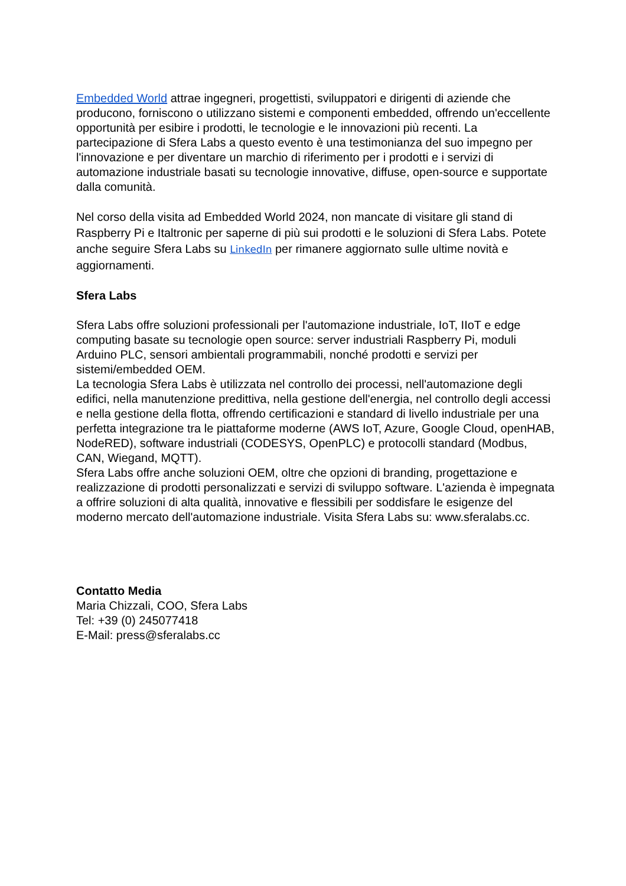Embedded World attrae ingegneri, progettisti, sviluppatori e dirigenti di aziende che producono, forniscono o utilizzano sistemi e componenti embedded, offrendo un'eccellente opportunità per esibire i prodotti, le tecnologie e le innovazioni più recenti. La partecipazione di Sfera Labs a questo evento è una testimonianza del suo impegno per l'innovazione e per diventare un marchio di riferimento per i prodotti e i servizi di automazione industriale basati su tecnologie innovative, diffuse, open-source e supportate dalla comunità.
Nel corso della visita ad Embedded World 2024, non mancate di visitare gli stand di Raspberry Pi e Italtronic per saperne di più sui prodotti e le soluzioni di Sfera Labs. Potete anche seguire Sfera Labs su LinkedIn per rimanere aggiornato sulle ultime novità e aggiornamenti.
Sfera Labs
Sfera Labs offre soluzioni professionali per l'automazione industriale, IoT, IIoT e edge computing basate su tecnologie open source: server industriali Raspberry Pi, moduli Arduino PLC, sensori ambientali programmabili, nonché prodotti e servizi per sistemi/embedded OEM.
La tecnologia Sfera Labs è utilizzata nel controllo dei processi, nell'automazione degli edifici, nella manutenzione predittiva, nella gestione dell'energia, nel controllo degli accessi e nella gestione della flotta, offrendo certificazioni e standard di livello industriale per una perfetta integrazione tra le piattaforme moderne (AWS IoT, Azure, Google Cloud, openHAB, NodeRED), software industriali (CODESYS, OpenPLC) e protocolli standard (Modbus, CAN, Wiegand, MQTT).
Sfera Labs offre anche soluzioni OEM, oltre che opzioni di branding, progettazione e realizzazione di prodotti personalizzati e servizi di sviluppo software. L'azienda è impegnata a offrire soluzioni di alta qualità, innovative e flessibili per soddisfare le esigenze del moderno mercato dell'automazione industriale. Visita Sfera Labs su: www.sferalabs.cc.
Contatto Media
Maria Chizzali, COO, Sfera Labs
Tel: +39 (0) 245077418
E-Mail: press@sferalabs.cc